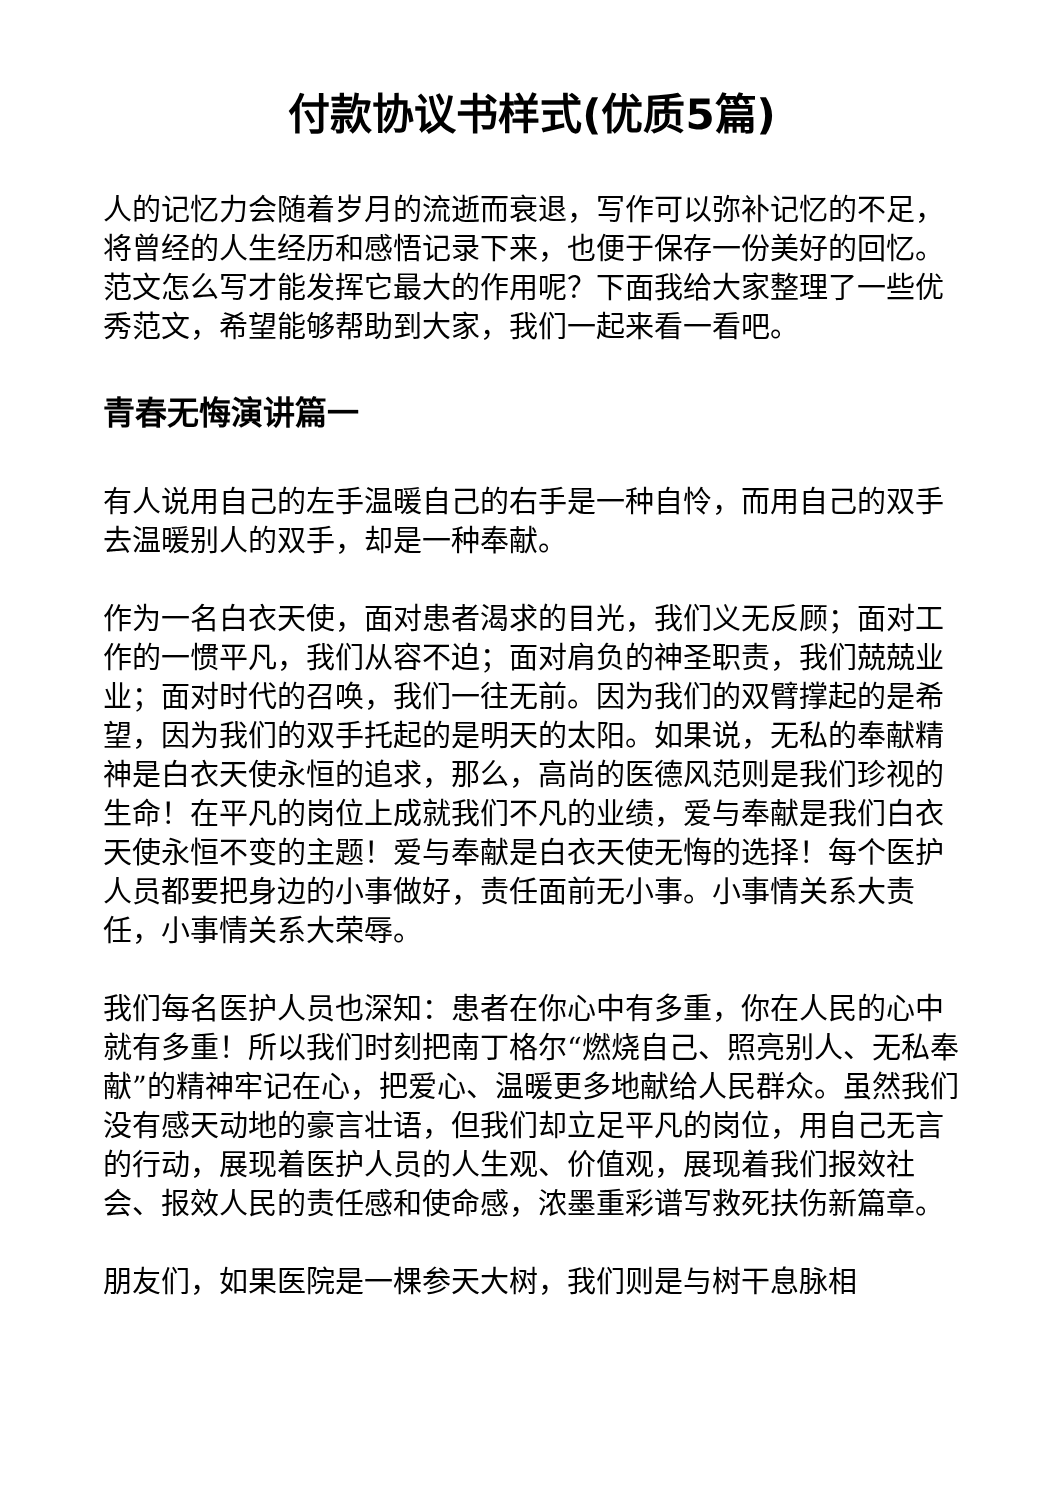付款协议书样式(优质5篇)
人的记忆力会随着岁月的流逝而衰退，写作可以弥补记忆的不足，将曾经的人生经历和感悟记录下来，也便于保存一份美好的回忆。范文怎么写才能发挥它最大的作用呢？下面我给大家整理了一些优秀范文，希望能够帮助到大家，我们一起来看一看吧。
青春无悔演讲篇一
有人说用自己的左手温暖自己的右手是一种自怜，而用自己的双手去温暖别人的双手，却是一种奉献。
作为一名白衣天使，面对患者渴求的目光，我们义无反顾；面对工作的一惯平凡，我们从容不迫；面对肩负的神圣职责，我们兢兢业业；面对时代的召唤，我们一往无前。因为我们的双臂撑起的是希望，因为我们的双手托起的是明天的太阳。如果说，无私的奉献精神是白衣天使永恒的追求，那么，高尚的医德风范则是我们珍视的生命！在平凡的岗位上成就我们不凡的业绩，爱与奉献是我们白衣天使永恒不变的主题！爱与奉献是白衣天使无悔的选择！每个医护人员都要把身边的小事做好，责任面前无小事。小事情关系大责任，小事情关系大荣辱。
我们每名医护人员也深知：患者在你心中有多重，你在人民的心中就有多重！所以我们时刻把南丁格尔“燃烧自己、照亮别人、无私奉献”的精神牢记在心，把爱心、温暖更多地献给人民群众。虽然我们没有感天动地的豪言壮语，但我们却立足平凡的岗位，用自己无言的行动，展现着医护人员的人生观、价值观，展现着我们报效社会、报效人民的责任感和使命感，浓墨重彩谱写救死扶伤新篇章。
朋友们，如果医院是一棵参天大树，我们则是与树干息脉相